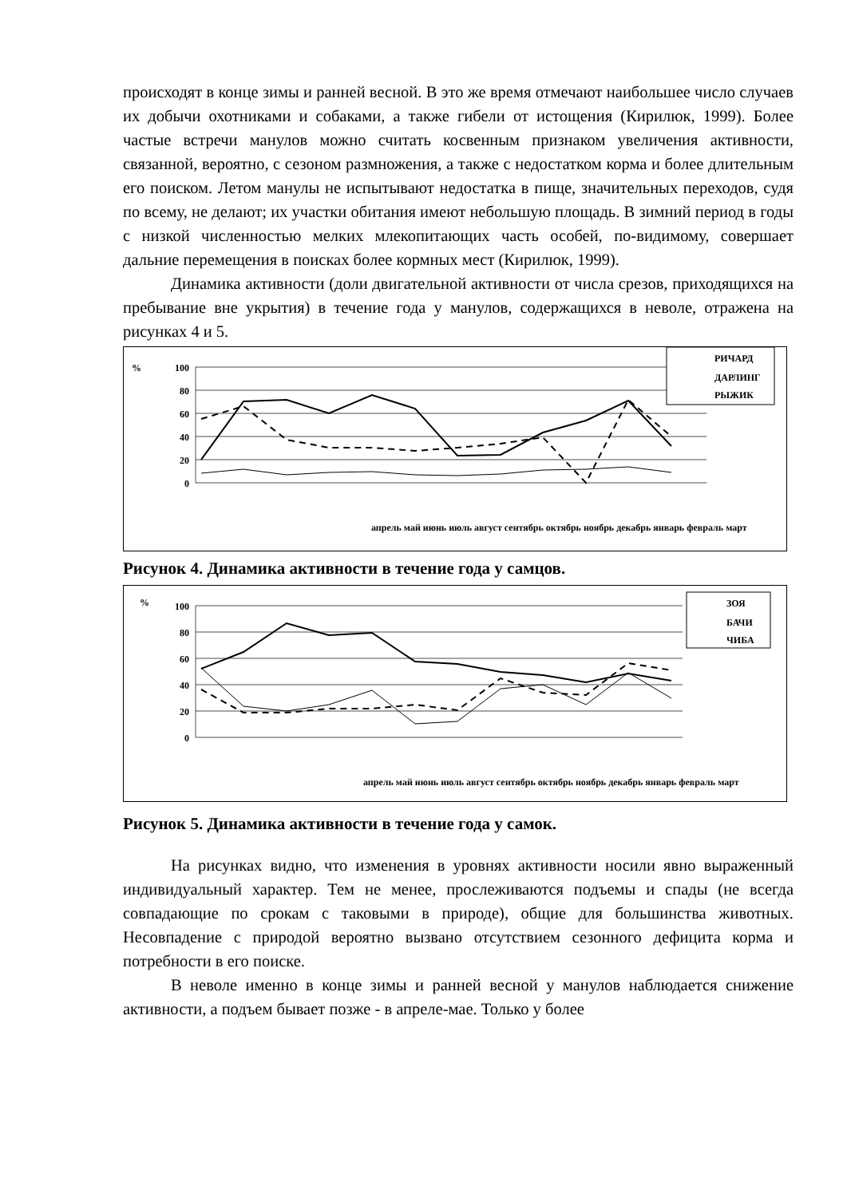происходят в конце зимы и ранней весной. В это же время отмечают наибольшее число случаев их добычи охотниками и собаками, а также гибели от истощения (Кирилюк, 1999). Более частые встречи манулов можно считать косвенным признаком увеличения активности, связанной, вероятно, с сезоном размножения, а также с недостатком корма и более длительным его поиском. Летом манулы не испытывают недостатка в пище, значительных переходов, судя по всему, не делают; их участки обитания имеют небольшую площадь. В зимний период в годы с низкой численностью мелких млекопитающих часть особей, по-видимому, совершает дальние перемещения в поисках более кормных мест (Кирилюк, 1999).
Динамика активности (доли двигательной активности от числа срезов, приходящихся на пребывание вне укрытия) в течение года у манулов, содержащихся в неволе, отражена на рисунках 4 и 5.
%
100
80
60
40
20
0
апрель май июнь июль август сентябрь октябрь ноябрь декабрь январь февраль март
РИЧАРД
ДАРЛИНГ
РЫЖИК
Рисунок 4. Динамика активности в течение года у самцов.
%
100
80
60
40
20
0
апрель май июнь июль август сентябрь октябрь ноябрь декабрь январь февраль март
ЗОЯ
БАЧИ
ЧИБА
Рисунок 5. Динамика активности в течение года у самок.
На рисунках видно, что изменения в уровнях активности носили явно выраженный индивидуальный характер. Тем не менее, прослеживаются подъемы и спады (не всегда совпадающие по срокам с таковыми в природе), общие для большинства животных. Несовпадение с природой вероятно вызвано отсутствием сезонного дефицита корма и потребности в его поиске.
В неволе именно в конце зимы и ранней весной у манулов наблюдается снижение активности, а подъем бывает позже - в апреле-мае. Только у более